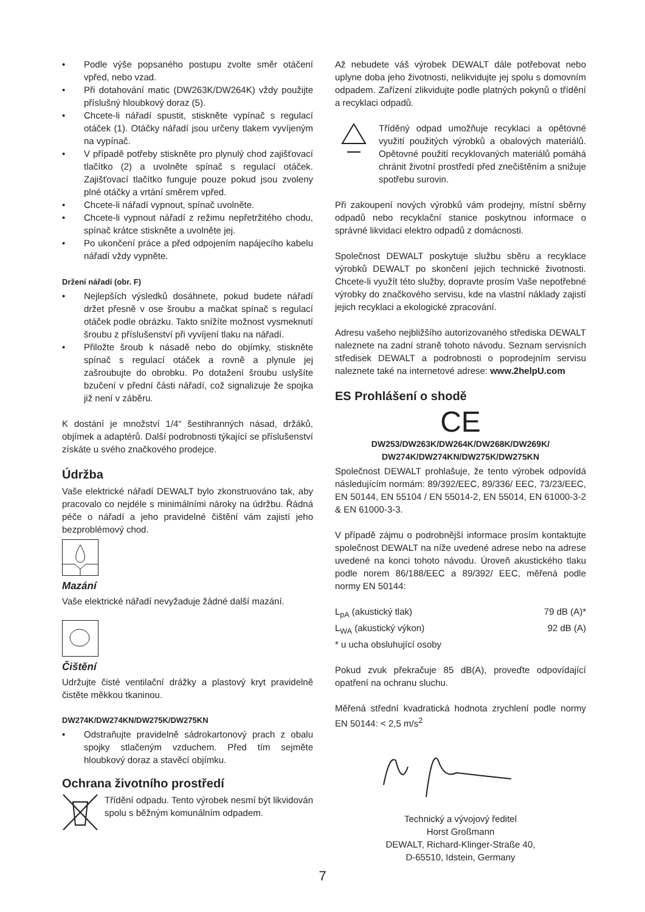• Podle výše popsaného postupu zvolte směr otáčení vpřed, nebo vzad.
• Při dotahování matic (DW263K/DW264K) vždy použijte příslušný hloubkový doraz (5).
• Chcete-li nářadí spustit, stiskněte vypínač s regulací otáček (1). Otáčky nářadí jsou určeny tlakem vyvíjeným na vypínač.
• V případě potřeby stiskněte pro plynulý chod zajišťovací tlačítko (2) a uvolněte spínač s regulací otáček. Zajišťovací tlačítko funguje pouze pokud jsou zvoleny plné otáčky a vrtání směrem vpřed.
• Chcete-li nářadí vypnout, spínač uvolněte.
• Chcete-li vypnout nářadí z režimu nepřetržitého chodu, spínač krátce stiskněte a uvolněte jej.
• Po ukončení práce a před odpojením napájecího kabelu nářadí vždy vypněte.
Držení nářadí (obr. F)
• Nejlepších výsledků dosáhnete, pokud budete nářadí držet přesně v ose šroubu a mačkat spínač s regulací otáček podle obrázku. Takto snížíte možnost vysmeknutí šroubu z příslušenství při vyvíjení tlaku na nářadí.
• Přiložte šroub k násadě nebo do objímky, stiskněte spínač s regulací otáček a rovně a plynule jej zašroubujte do obrobku. Po dotažení šroubu uslyšíte bzučení v přední části nářadí, což signalizuje že spojka již není v záběru.
K dostání je množství 1/4“ šestihranných násad, držáků, objímek a adaptérů. Další podrobnosti týkající se příslušenství získáte u svého značkového prodejce.
Údržba
Vaše elektrické nářadí DEWALT bylo zkonstruováno tak, aby pracovalo co nejdéle s minimálními nároky na údržbu. Řádná péče o nářadí a jeho pravidelné čištění vám zajistí jeho bezproblémový chod.
Mazání
Vaše elektrické nářadí nevyžaduje žádné další mazání.
Čištění
Udržujte čisté ventilační drážky a plastový kryt pravidelně čistěte měkkou tkaninou.
DW274K/DW274KN/DW275K/DW275KN
• Odstraňujte pravidelně sádrokartonový prach z obalu spojky stlačeným vzduchem. Před tím sejměte hloubkový doraz a stavěcí objímku.
Ochrana životního prostředí
Třídění odpadu. Tento výrobek nesmí být likvidován spolu s běžným komunálním odpadem.
Až nebudete váš výrobek DEWALT dále potřebovat nebo uplyne doba jeho životnosti, nelikvidujte jej spolu s domovním odpadem. Zařízení zlikvidujte podle platných pokynů o třídění a recyklaci odpadů.
Tříděný odpad umožňuje recyklaci a opětovné využití použitých výrobků a obalových materiálů. Opětovné použití recyklovaných materiálů pomáhá chránit životní prostředí před znečištěním a snižuje spotřebu surovin.
Při zakoupení nových výrobků vám prodejny, místní sběrny odpadů nebo recyklační stanice poskytnou informace o správné likvidaci elektro odpadů z domácnosti.
Společnost DEWALT poskytuje službu sběru a recyklace výrobků DEWALT po skončení jejich technické životnosti. Chcete-li využít této služby, dopravte prosím Vaše nepotřebné výrobky do značkového servisu, kde na vlastní náklady zajistí jejich recyklaci a ekologické zpracování.
Adresu vašeho nejbližšího autorizovaného střediska DEWALT naleznete na zadní straně tohoto návodu. Seznam servisních středisek DEWALT a podrobnosti o poprodejním servisu naleznete také na internetové adrese: www.2helpU.com
ES Prohlášení o shodě
CE
DW253/DW263K/DW264K/DW268K/DW269K/
DW274K/DW274KN/DW275K/DW275KN
Společnost DEWALT prohlašuje, že tento výrobek odpovídá následujícím normám: 89/392/EEC, 89/336/ EEC, 73/23/EEC, EN 50144, EN 55104 / EN 55014-2, EN 55014, EN 61000-3-2 & EN 61000-3-3.
V případě zájmu o podrobnější informace prosím kontaktujte společnost DEWALT na níže uvedené adrese nebo na adrese uvedené na konci tohoto návodu. Úroveň akustického tlaku podle norem 86/188/EEC a 89/392/ EEC, měřená podle normy EN 50144:
L<sub>pA</sub> (akustický tlak) 79 dB (A)*
L<sub>WA</sub> (akustický výkon) 92 dB (A)
* u ucha obsluhující osoby
Pokud zvuk překračuje 85 dB(A), proveďte odpovídající opatření na ochranu sluchu.
Měřená střední kvadratická hodnota zrychlení podle normy EN 50144: < 2,5 m/s<sup>2</sup>
Technický a vývojový ředitel
Horst Großmann
DEWALT, Richard-Klinger-Straße 40,
D-65510, Idstein, Germany
7